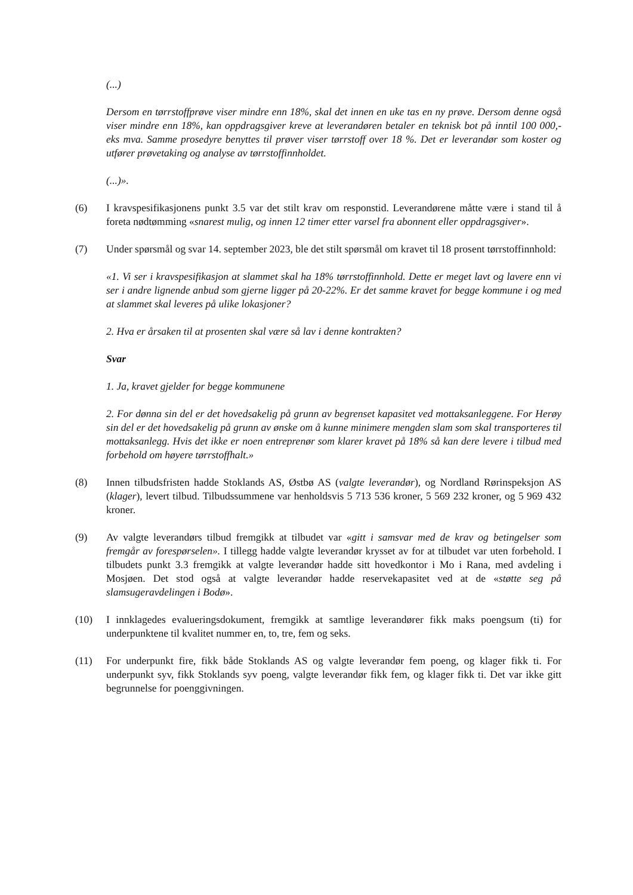(...)
Dersom en tørrstoffprøve viser mindre enn 18%, skal det innen en uke tas en ny prøve. Dersom denne også viser mindre enn 18%, kan oppdragsgiver kreve at leverandøren betaler en teknisk bot på inntil 100 000,- eks mva. Samme prosedyre benyttes til prøver viser tørrstoff over 18 %. Det er leverandør som koster og utfører prøvetaking og analyse av tørrstoffinnholdet.
(...)».
(6) I kravspesifikasjonens punkt 3.5 var det stilt krav om responstid. Leverandørene måtte være i stand til å foreta nødtømming «snarest mulig, og innen 12 timer etter varsel fra abonnent eller oppdragsgiver».
(7) Under spørsmål og svar 14. september 2023, ble det stilt spørsmål om kravet til 18 prosent tørrstoffinnhold:
«1. Vi ser i kravspesifikasjon at slammet skal ha 18% tørrstoffinnhold. Dette er meget lavt og lavere enn vi ser i andre lignende anbud som gjerne ligger på 20-22%. Er det samme kravet for begge kommune i og med at slammet skal leveres på ulike lokasjoner?
2. Hva er årsaken til at prosenten skal være så lav i denne kontrakten?
Svar
1. Ja, kravet gjelder for begge kommunene
2. For dønna sin del er det hovedsakelig på grunn av begrenset kapasitet ved mottaksanleggene. For Herøy sin del er det hovedsakelig på grunn av ønske om å kunne minimere mengden slam som skal transporteres til mottaksanlegg. Hvis det ikke er noen entreprenør som klarer kravet på 18% så kan dere levere i tilbud med forbehold om høyere tørrstoffhalt.»
(8) Innen tilbudsfristen hadde Stoklands AS, Østbø AS (valgte leverandør), og Nordland Rørinspeksjon AS (klager), levert tilbud. Tilbudssummene var henholdsvis 5 713 536 kroner, 5 569 232 kroner, og 5 969 432 kroner.
(9) Av valgte leverandørs tilbud fremgikk at tilbudet var «gitt i samsvar med de krav og betingelser som fremgår av forespørselen». I tillegg hadde valgte leverandør krysset av for at tilbudet var uten forbehold. I tilbudets punkt 3.3 fremgikk at valgte leverandør hadde sitt hovedkontor i Mo i Rana, med avdeling i Mosjøen. Det stod også at valgte leverandør hadde reservekapasitet ved at de «støtte seg på slamsugeravdelingen i Bodø».
(10) I innklagedes evalueringsdokument, fremgikk at samtlige leverandører fikk maks poengsum (ti) for underpunktene til kvalitet nummer en, to, tre, fem og seks.
(11) For underpunkt fire, fikk både Stoklands AS og valgte leverandør fem poeng, og klager fikk ti. For underpunkt syv, fikk Stoklands syv poeng, valgte leverandør fikk fem, og klager fikk ti. Det var ikke gitt begrunnelse for poenggivningen.